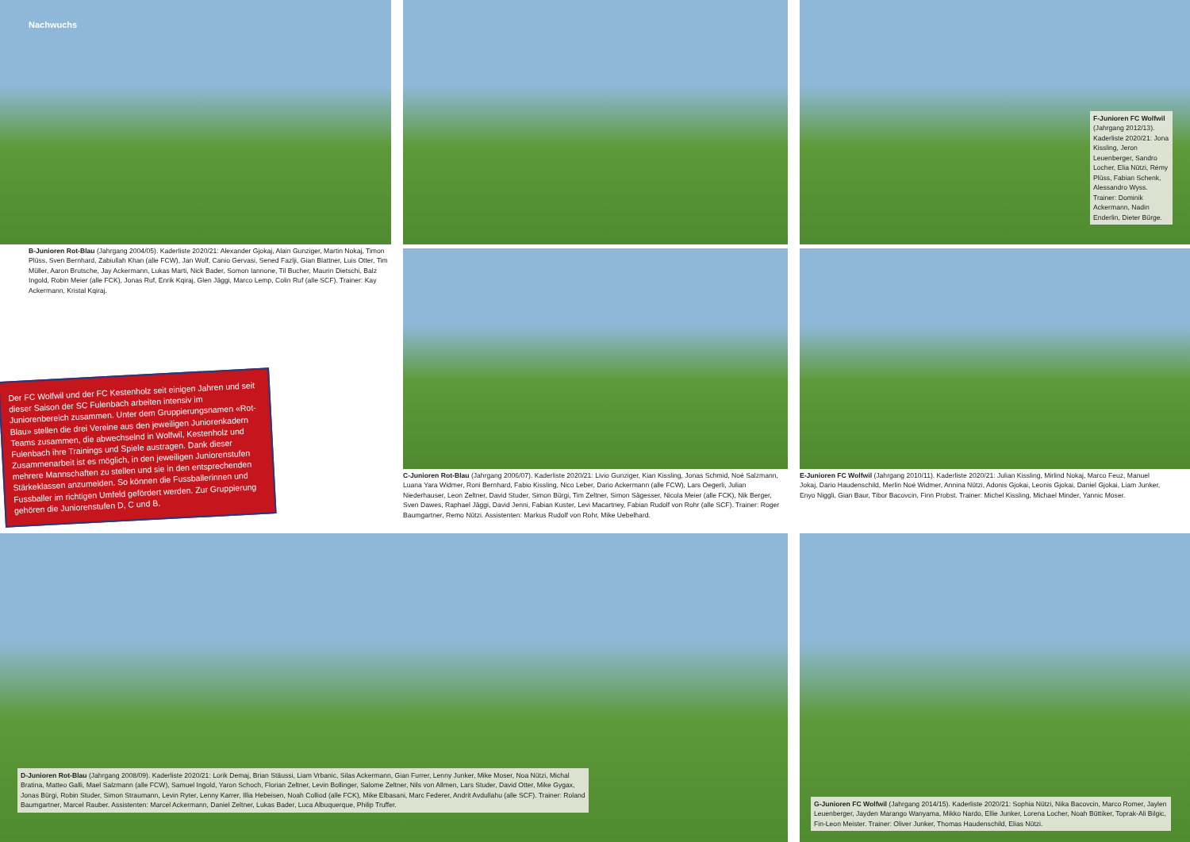Nachwuchs
B-Junioren Rot-Blau (Jahrgang 2004/05). Kaderliste 2020/21: Alexander Gjokaj, Alain Gunziger, Martin Nokaj, Timon Plüss, Sven Bernhard, Zabiullah Khan (alle FCW), Jan Wolf, Canio Gervasi, Sened Fazlji, Gian Blattner, Luis Otter, Tim Müller, Aaron Brutsche, Jay Ackermann, Lukas Marti, Nick Bader, Somon Iannone, Til Bucher, Maurin Dietschi, Balz Ingold, Robin Meier (alle FCK), Jonas Ruf, Enrik Kqiraj, Glen Jäggi, Marco Lemp, Colin Ruf (alle SCF). Trainer: Kay Ackermann, Kristal Kqiraj.
F-Junioren FC Wolfwil (Jahrgang 2012/13). Kaderliste 2020/21: Jona Kissling, Jeron Leuenberger, Sandro Locher, Elia Nützi, Rémy Plüss, Fabian Schenk, Alessandro Wyss. Trainer: Dominik Ackermann, Nadin Enderlin, Dieter Bürge.
Der FC Wolfwil und der FC Kestenholz seit einigen Jahren und seit dieser Saison der SC Fulenbach arbeiten intensiv im Juniorenbereich zusammen. Unter dem Gruppierungsnamen «Rot-Blau» stellen die drei Vereine aus den jeweiligen Juniorenkadern Teams zusammen, die abwechselnd in Wolfwil, Kestenholz und Fulenbach ihre Trainings und Spiele austragen. Dank dieser Zusammenarbeit ist es möglich, in den jeweiligen Juniorenstufen mehrere Mannschaften zu stellen und sie in den entsprechenden Stärkeklassen anzumelden. So können die Fussballerinnen und Fussballer im richtigen Umfeld gefördert werden. Zur Gruppierung gehören die Juniorenstufen D, C und B.
C-Junioren Rot-Blau (Jahrgang 2006/07). Kaderliste 2020/21: Livio Gunziger, Kian Kissling, Jonas Schmid, Noé Salzmann, Luana Yara Widmer, Roni Bernhard, Fabio Kissling, Nico Leber, Dario Ackermann (alle FCW), Lars Oegerli, Julian Niederhauser, Leon Zeltner, David Studer, Simon Bürgi, Tim Zeltner, Simon Sägesser, Nicola Meier (alle FCK), Nik Berger, Sven Dawes, Raphael Jäggi, David Jenni, Fabian Kuster, Levi Macartney, Fabian Rudolf von Rohr (alle SCF). Trainer: Roger Baumgartner, Remo Nützi. Assistenten: Markus Rudolf von Rohr, Mike Uebelhard.
E-Junioren FC Wolfwil (Jahrgang 2010/11). Kaderliste 2020/21: Julian Kissling, Mirlind Nokaj, Marco Feuz, Manuel Jokaj, Dario Haudenschild, Merlin Noé Widmer, Annina Nützi, Adonis Gjokai, Leonis Gjokai, Daniel Gjokai, Liam Junker, Enyo Niggli, Gian Baur, Tibor Bacovcin, Finn Probst. Trainer: Michel Kissling, Michael Minder, Yannic Moser.
D-Junioren Rot-Blau (Jahrgang 2008/09). Kaderliste 2020/21: Lorik Demaj, Brian Stäussi, Liam Vrbanic, Silas Ackermann, Gian Furrer, Lenny Junker, Mike Moser, Noa Nützi, Michal Bratina, Matteo Galli, Mael Salzmann (alle FCW), Samuel Ingold, Yaron Schoch, Florian Zeltner, Levin Bollinger, Salome Zeltner, Nils von Allmen, Lars Studer, David Otter, Mike Gygax, Jonas Bürgi, Robin Studer, Simon Straumann, Levin Ryter, Lenny Karrer, Illia Hebeisen, Noah Colliod (alle FCK), Mike Elbasani, Marc Federer, Andrit Avdullahu (alle SCF). Trainer: Roland Baumgartner, Marcel Rauber. Assistenten: Marcel Ackermann, Daniel Zeltner, Lukas Bader, Luca Albuquerque, Philip Truffer.
G-Junioren FC Wolfwil (Jahrgang 2014/15). Kaderliste 2020/21: Sophia Nützi, Nika Bacovcin, Marco Romer, Jaylen Leuenberger, Jayden Marango Wanyama, Mikko Nardo, Ellie Junker, Lorena Locher, Noah Büttiker, Toprak-Ali Bilgic, Fin-Leon Meister. Trainer: Oliver Junker, Thomas Haudenschild, Elias Nützi.